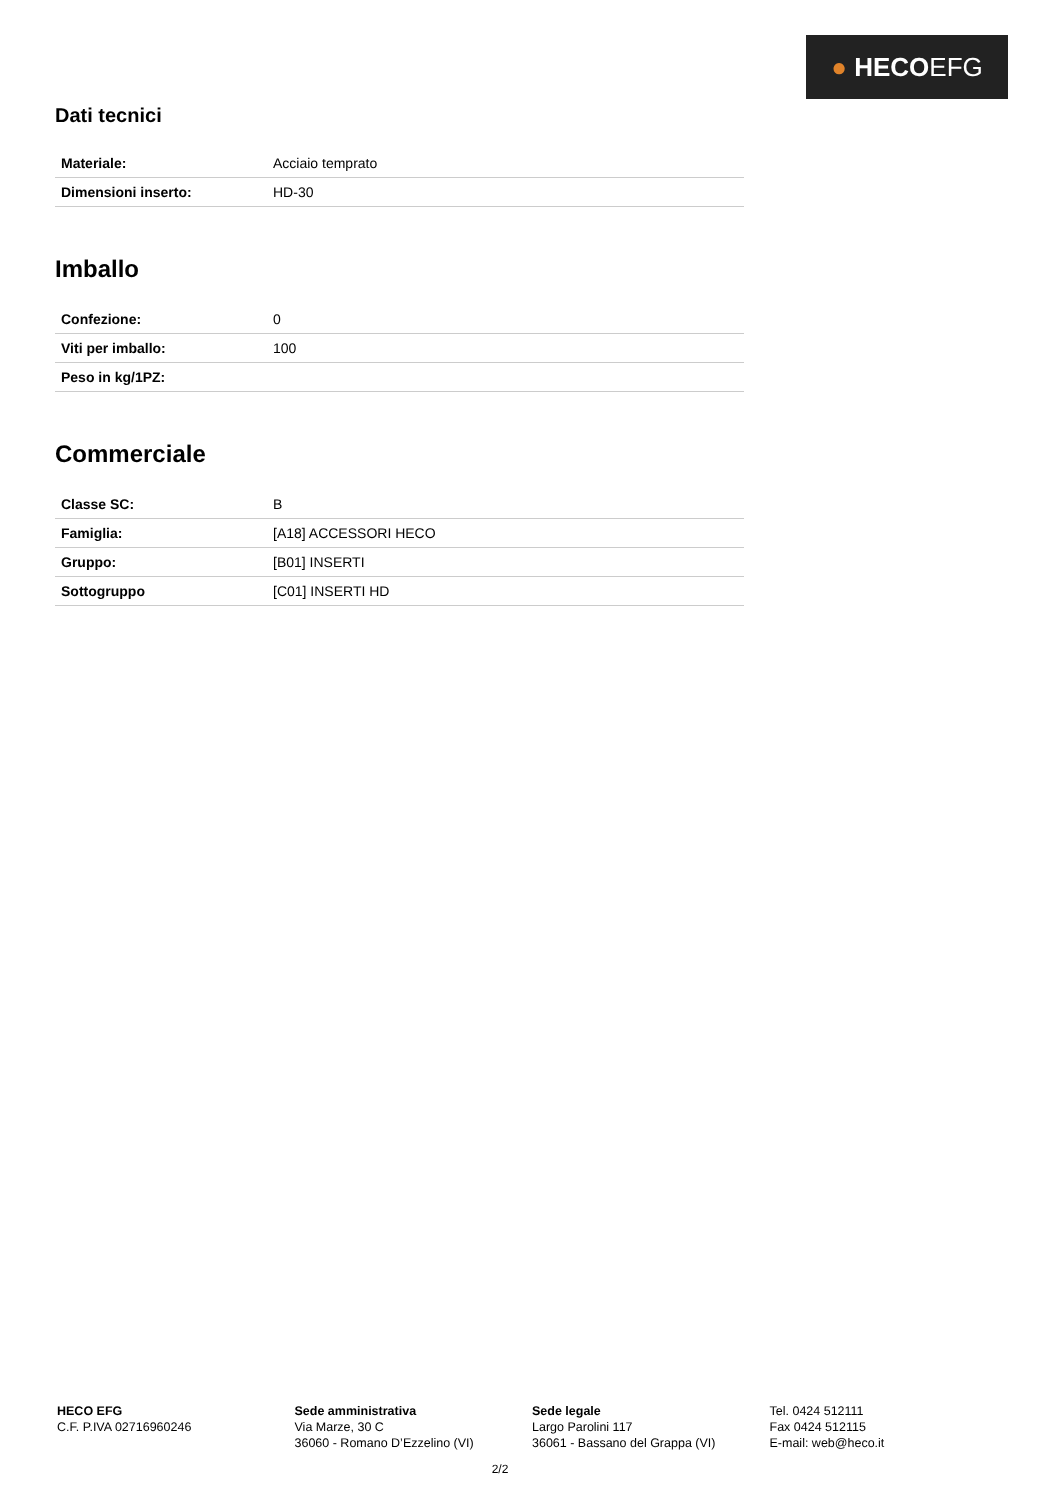● HECOEFG
Dati tecnici
| Materiale: | Acciaio temprato |
| Dimensioni inserto: | HD-30 |
Imballo
| Confezione: | 0 |
| Viti per imballo: | 100 |
| Peso in kg/1PZ: | |
Commerciale
| Classe SC: | B |
| Famiglia: | [A18] ACCESSORI HECO |
| Gruppo: | [B01] INSERTI |
| Sottogruppo | [C01] INSERTI HD |
HECO EFG
C.F. P.IVA 02716960246
Sede amministrativa
Via Marze, 30 C
36060 - Romano D’Ezzelino (VI)
Sede legale
Largo Parolini 117
36061 - Bassano del Grappa (VI)
Tel. 0424 512111
Fax 0424 512115
E-mail: web@heco.it
2/2